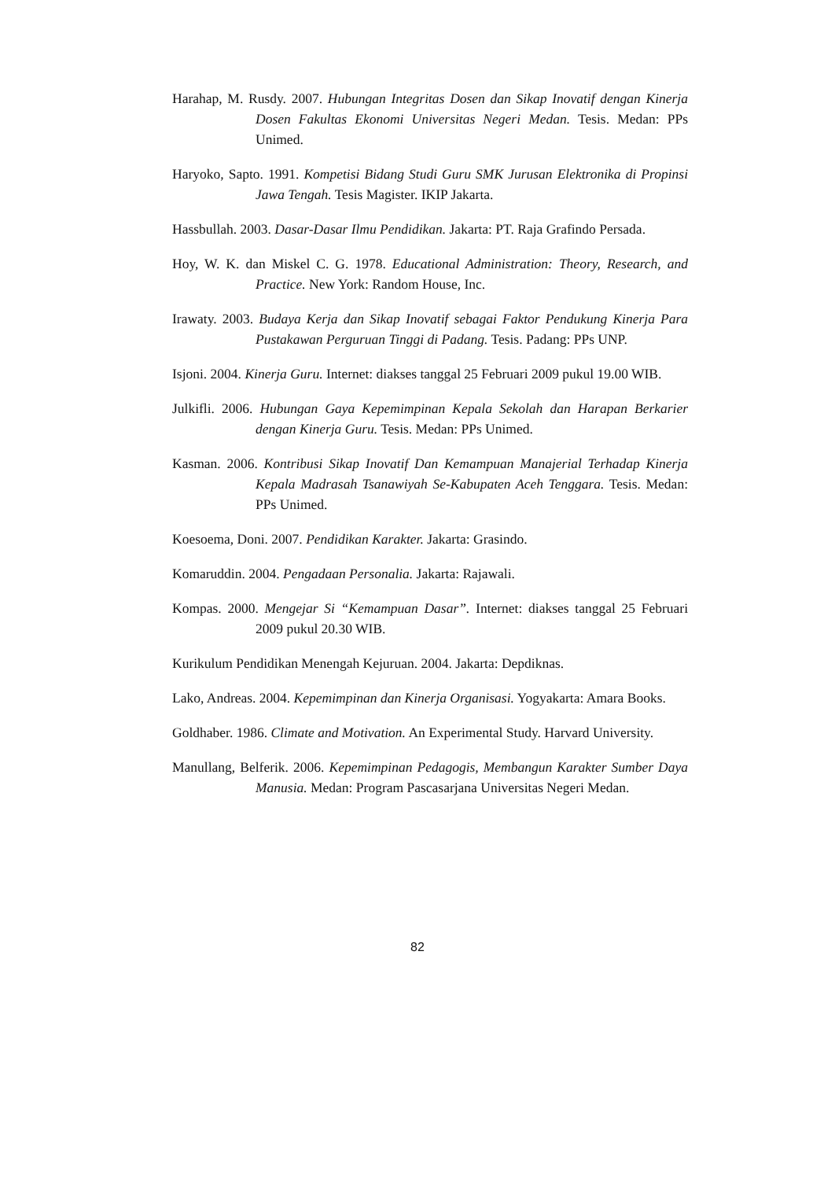Harahap, M. Rusdy. 2007. Hubungan Integritas Dosen dan Sikap Inovatif dengan Kinerja Dosen Fakultas Ekonomi Universitas Negeri Medan. Tesis. Medan: PPs Unimed.
Haryoko, Sapto. 1991. Kompetisi Bidang Studi Guru SMK Jurusan Elektronika di Propinsi Jawa Tengah. Tesis Magister. IKIP Jakarta.
Hassbullah. 2003. Dasar-Dasar Ilmu Pendidikan. Jakarta: PT. Raja Grafindo Persada.
Hoy, W. K. dan Miskel C. G. 1978. Educational Administration: Theory, Research, and Practice. New York: Random House, Inc.
Irawaty. 2003. Budaya Kerja dan Sikap Inovatif sebagai Faktor Pendukung Kinerja Para Pustakawan Perguruan Tinggi di Padang. Tesis. Padang: PPs UNP.
Isjoni. 2004. Kinerja Guru. Internet: diakses tanggal 25 Februari 2009 pukul 19.00 WIB.
Julkifli. 2006. Hubungan Gaya Kepemimpinan Kepala Sekolah dan Harapan Berkarier dengan Kinerja Guru. Tesis. Medan: PPs Unimed.
Kasman. 2006. Kontribusi Sikap Inovatif Dan Kemampuan Manajerial Terhadap Kinerja Kepala Madrasah Tsanawiyah Se-Kabupaten Aceh Tenggara. Tesis. Medan: PPs Unimed.
Koesoema, Doni. 2007. Pendidikan Karakter. Jakarta: Grasindo.
Komaruddin. 2004. Pengadaan Personalia. Jakarta: Rajawali.
Kompas. 2000. Mengejar Si “Kemampuan Dasar”. Internet: diakses tanggal 25 Februari 2009 pukul 20.30 WIB.
Kurikulum Pendidikan Menengah Kejuruan. 2004. Jakarta: Depdiknas.
Lako, Andreas. 2004. Kepemimpinan dan Kinerja Organisasi. Yogyakarta: Amara Books.
Goldhaber. 1986. Climate and Motivation. An Experimental Study. Harvard University.
Manullang, Belferik. 2006. Kepemimpinan Pedagogis, Membangun Karakter Sumber Daya Manusia. Medan: Program Pascasarjana Universitas Negeri Medan.
82